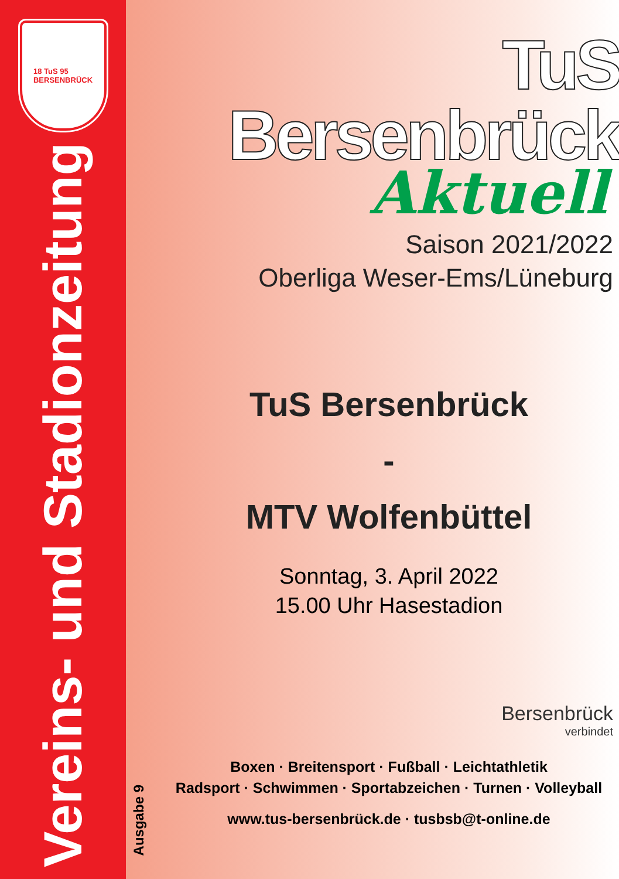18 TuS 95
BERSENBRÜCK
Vereins- und Stadionzeitung
Ausgabe 9
TuS Bersenbrück
Aktuell
Saison 2021/2022
Oberliga Weser-Ems/Lüneburg
TuS Bersenbrück
-
MTV Wolfenbüttel
Sonntag, 3. April 2022
15.00 Uhr Hasestadion
Bersenbrück
verbindet
Boxen · Breitensport · Fußball · Leichtathletik
Radsport · Schwimmen · Sportabzeichen · Turnen · Volleyball
www.tus-bersenbrück.de · tusbsb@t-online.de